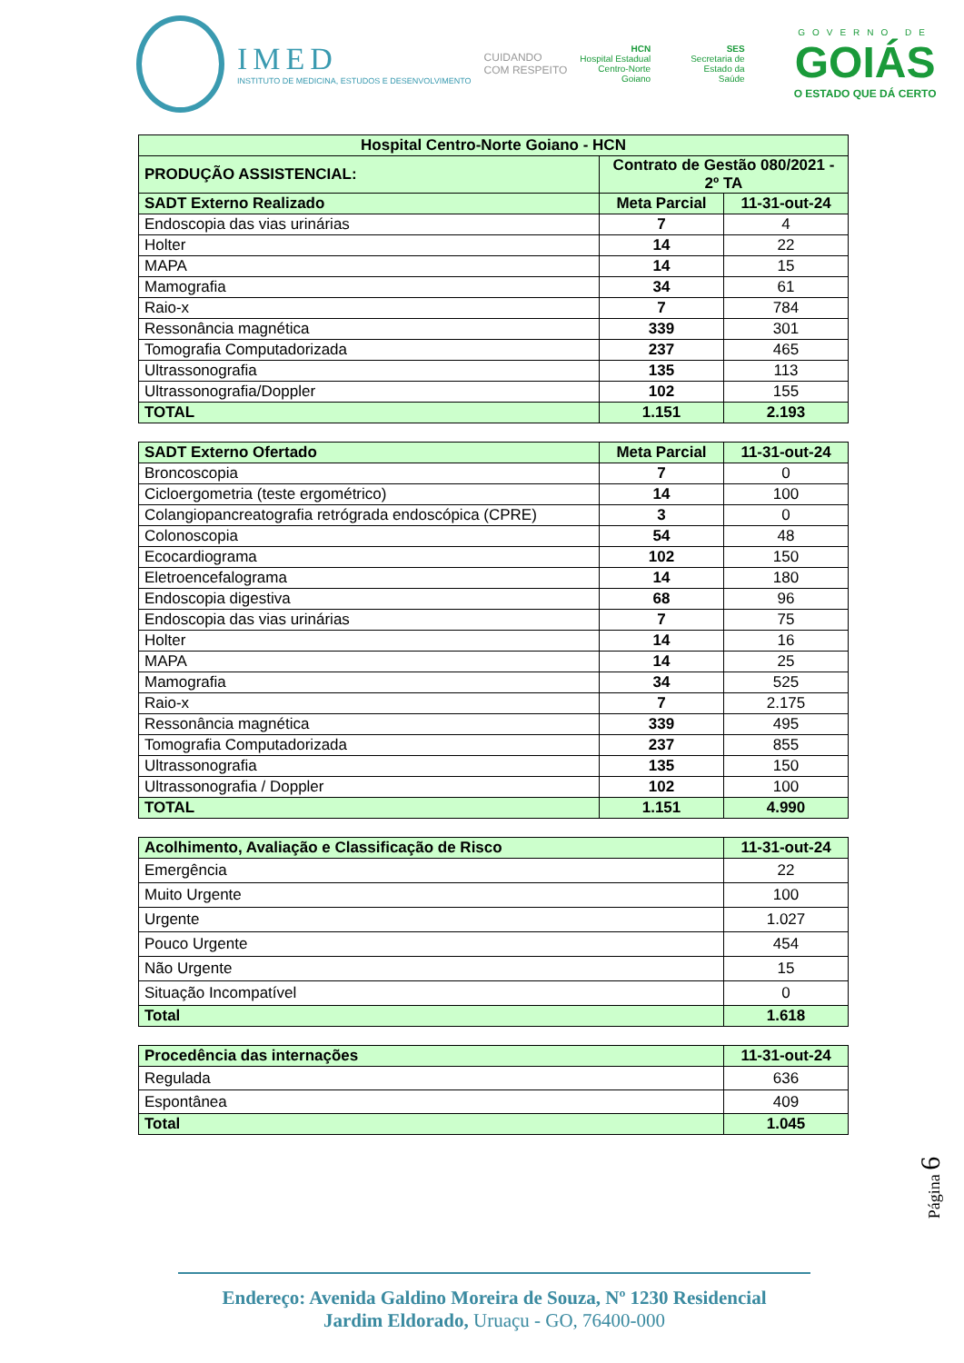IMED
INSTITUTO DE MEDICINA, ESTUDOS E DESENVOLVIMENTO
CUIDANDO
COM RESPEITO
HCN
Hospital Estadual
Centro-Norte
Goiano
SES
Secretaria de
Estado da
Saúde
GOVERNO DE
GOIÁS
O ESTADO QUE DÁ CERTO
| Hospital Centro-Norte Goiano - HCN | | |
| PRODUÇÃO ASSISTENCIAL: | Contrato de Gestão 080/2021 - 2º TA | |
| SADT Externo Realizado | Meta Parcial | 11-31-out-24 |
| Endoscopia das vias urinárias | 7 | 4 |
| Holter | 14 | 22 |
| MAPA | 14 | 15 |
| Mamografia | 34 | 61 |
| Raio-x | 7 | 784 |
| Ressonância magnética | 339 | 301 |
| Tomografia Computadorizada | 237 | 465 |
| Ultrassonografia | 135 | 113 |
| Ultrassonografia/Doppler | 102 | 155 |
| TOTAL | 1.151 | 2.193 |
| SADT Externo Ofertado | Meta Parcial | 11-31-out-24 |
| Broncoscopia | 7 | 0 |
| Cicloergometria (teste ergométrico) | 14 | 100 |
| Colangiopancreatografia retrógrada endoscópica (CPRE) | 3 | 0 |
| Colonoscopia | 54 | 48 |
| Ecocardiograma | 102 | 150 |
| Eletroencefalograma | 14 | 180 |
| Endoscopia digestiva | 68 | 96 |
| Endoscopia das vias urinárias | 7 | 75 |
| Holter | 14 | 16 |
| MAPA | 14 | 25 |
| Mamografia | 34 | 525 |
| Raio-x | 7 | 2.175 |
| Ressonância magnética | 339 | 495 |
| Tomografia Computadorizada | 237 | 855 |
| Ultrassonografia | 135 | 150 |
| Ultrassonografia / Doppler | 102 | 100 |
| TOTAL | 1.151 | 4.990 |
| Acolhimento, Avaliação e Classificação de Risco | 11-31-out-24 |
| Emergência | 22 |
| Muito Urgente | 100 |
| Urgente | 1.027 |
| Pouco Urgente | 454 |
| Não Urgente | 15 |
| Situação Incompatível | 0 |
| Total | 1.618 |
| Procedência das internações | 11-31-out-24 |
| Regulada | 636 |
| Espontânea | 409 |
| Total | 1.045 |
Página 6
Endereço: Avenida Galdino Moreira de Souza, Nº 1230 Residencial
Jardim Eldorado, Uruaçu - GO, 76400-000